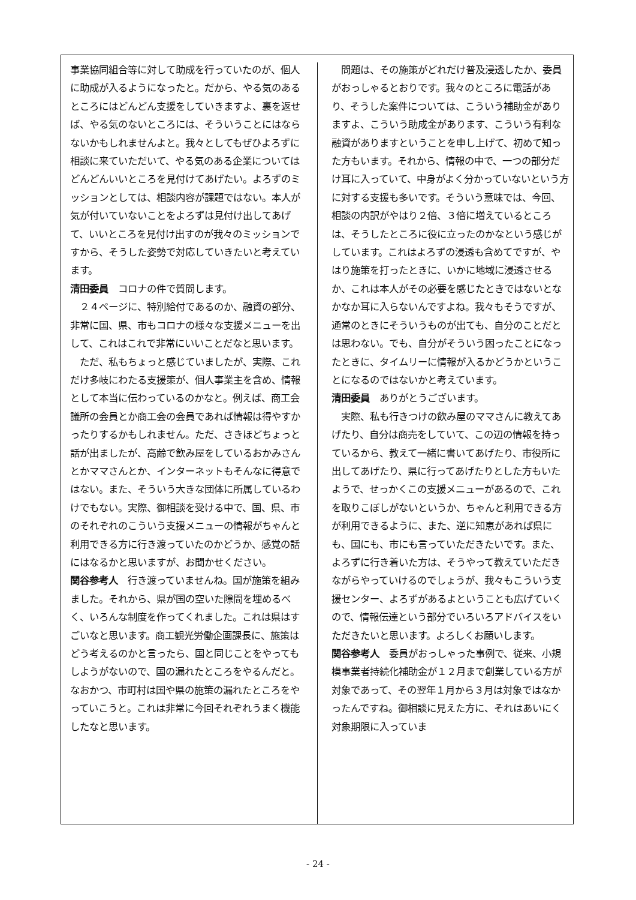事業協同組合等に対して助成を行っていたのが、個人に助成が入るようになったと。だから、やる気のあるところにはどんどん支援をしていきますよ、裏を返せば、やる気のないところには、そういうことにはならないかもしれませんよと。我々としてもぜひよろずに相談に来ていただいて、やる気のある企業についてはどんどんいいところを見付けてあげたい。よろずのミッションとしては、相談内容が課題ではない。本人が気が付いていないことをよろずは見付け出してあげて、いいところを見付け出すのが我々のミッションですから、そうした姿勢で対応していきたいと考えています。
清田委員　コロナの件で質問します。
　２４ページに、特別給付であるのか、融資の部分、非常に国、県、市もコロナの様々な支援メニューを出して、これはこれで非常にいいことだなと思います。
　ただ、私もちょっと感じていましたが、実際、これだけ多岐にわたる支援策が、個人事業主を含め、情報として本当に伝わっているのかなと。例えば、商工会議所の会員とか商工会の会員であれば情報は得やすかったりするかもしれません。ただ、さきほどちょっと話が出ましたが、高齢で飲み屋をしているおかみさんとかママさんとか、インターネットもそんなに得意ではない。また、そういう大きな団体に所属しているわけでもない。実際、御相談を受ける中で、国、県、市のそれぞれのこういう支援メニューの情報がちゃんと利用できる方に行き渡っていたのかどうか、感覚の話にはなるかと思いますが、お聞かせください。
関谷参考人　行き渡っていませんね。国が施策を組みました。それから、県が国の空いた隙間を埋めるべく、いろんな制度を作ってくれました。これは県はすごいなと思います。商工観光労働企画課長に、施策はどう考えるのかと言ったら、国と同じことをやってもしようがないので、国の漏れたところをやるんだと。なおかつ、市町村は国や県の施策の漏れたところをやっていこうと。これは非常に今回それぞれうまく機能したなと思います。
　問題は、その施策がどれだけ普及浸透したか、委員がおっしゃるとおりです。我々のところに電話があり、そうした案件については、こういう補助金がありますよ、こういう助成金があります、こういう有利な融資がありますということを申し上げて、初めて知った方もいます。それから、情報の中で、一つの部分だけ耳に入っていて、中身がよく分かっていないという方に対する支援も多いです。そういう意味では、今回、相談の内訳がやはり２倍、３倍に増えているところは、そうしたところに役に立ったのかなという感じがしています。これはよろずの浸透も含めてですが、やはり施策を打ったときに、いかに地域に浸透させるか、これは本人がその必要を感じたときではないとなかなか耳に入らないんですよね。我々もそうですが、通常のときにそういうものが出ても、自分のことだとは思わない。でも、自分がそういう困ったことになったときに、タイムリーに情報が入るかどうかということになるのではないかと考えています。
清田委員　ありがとうございます。
　実際、私も行きつけの飲み屋のママさんに教えてあげたり、自分は商売をしていて、この辺の情報を持っているから、教えて一緒に書いてあげたり、市役所に出してあげたり、県に行ってあげたりとした方もいたようで、せっかくこの支援メニューがあるので、これを取りこぼしがないというか、ちゃんと利用できる方が利用できるように、また、逆に知恵があれば県にも、国にも、市にも言っていただきたいです。また、よろずに行き着いた方は、そうやって教えていただきながらやっていけるのでしょうが、我々もこういう支援センター、よろずがあるよということも広げていくので、情報伝達という部分でいろいろアドバイスをいただきたいと思います。よろしくお願いします。
関谷参考人　委員がおっしゃった事例で、従来、小規模事業者持続化補助金が１２月まで創業している方が対象であって、その翌年１月から３月は対象ではなかったんですね。御相談に見えた方に、それはあいにく対象期限に入っていま
- 24 -